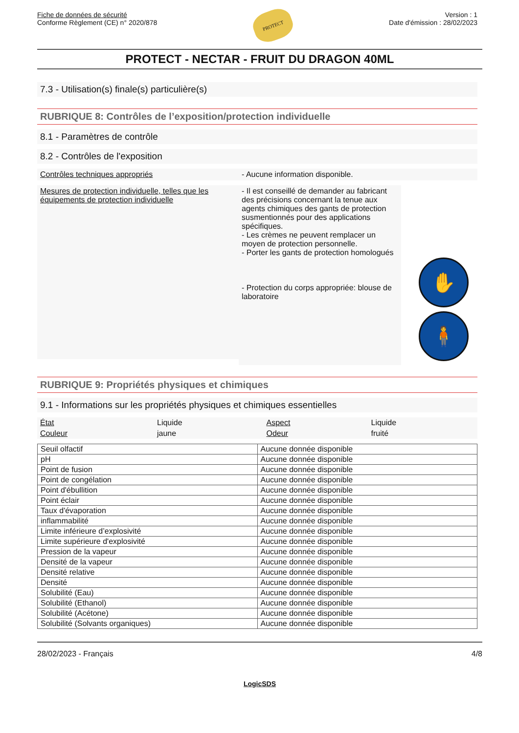Fiche de données de sécurité
Conforme Règlement (CE) n° 2020/878
PROTECT
Version : 1
Date d'émission : 28/02/2023
PROTECT - NECTAR - FRUIT DU DRAGON 40ML
7.3 - Utilisation(s) finale(s) particulière(s)
RUBRIQUE 8: Contrôles de l’exposition/protection individuelle
8.1 - Paramètres de contrôle
8.2 - Contrôles de l'exposition
Contrôles techniques appropriés - Aucune information disponible.
Mesures de protection individuelle, telles que les équipements de protection individuelle
- Il est conseillé de demander au fabricant des précisions concernant la tenue aux agents chimiques des gants de protection susmentionnés pour des applications spécifiques.
- Les crèmes ne peuvent remplacer un moyen de protection personnelle.
- Porter les gants de protection homologués
- Protection du corps appropriée: blouse de laboratoire
✋
🧍
RUBRIQUE 9: Propriétés physiques et chimiques
9.1 - Informations sur les propriétés physiques et chimiques essentielles
| État | Liquide | Aspect | Liquide |
| Couleur | jaune | Odeur | fruité |
| Seuil olfactif | Aucune donnée disponible |
| pH | Aucune donnée disponible |
| Point de fusion | Aucune donnée disponible |
| Point de congélation | Aucune donnée disponible |
| Point d'ébullition | Aucune donnée disponible |
| Point éclair | Aucune donnée disponible |
| Taux d'évaporation | Aucune donnée disponible |
| inflammabilité | Aucune donnée disponible |
| Limite inférieure d’explosivité | Aucune donnée disponible |
| Limite supérieure d'explosivité | Aucune donnée disponible |
| Pression de la vapeur | Aucune donnée disponible |
| Densité de la vapeur | Aucune donnée disponible |
| Densité relative | Aucune donnée disponible |
| Densité | Aucune donnée disponible |
| Solubilité (Eau) | Aucune donnée disponible |
| Solubilité (Ethanol) | Aucune donnée disponible |
| Solubilité (Acétone) | Aucune donnée disponible |
| Solubilité (Solvants organiques) | Aucune donnée disponible |
28/02/2023 - Français 4/8
LogicSDS